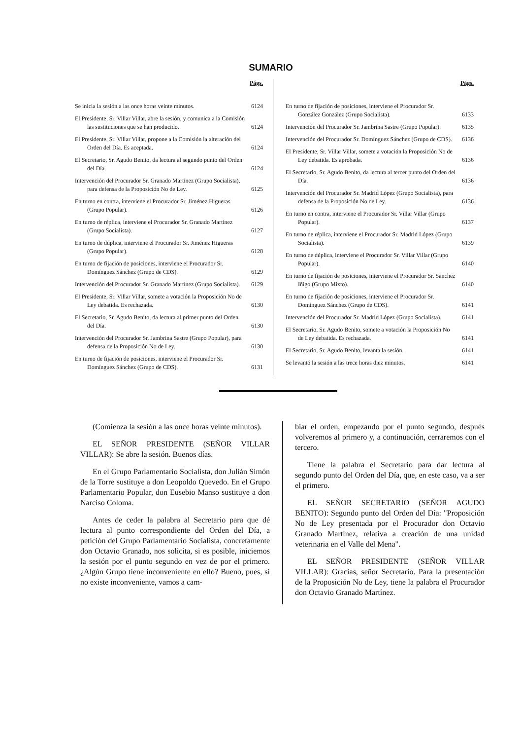SUMARIO
Págs.
Se inicia la sesión a las once horas veinte minutos. 6124
El Presidente, Sr. Villar Villar, abre la sesión, y comunica a la Comisión las sustituciones que se han producido. 6124
El Presidente, Sr. Villar Villar, propone a la Comisión la alteración del Orden del Día. Es aceptada. 6124
El Secretario, Sr. Agudo Benito, da lectura al segundo punto del Orden del Día. 6124
Intervención del Procurador Sr. Granado Martínez (Grupo Socialista), para defensa de la Proposición No de Ley. 6125
En turno en contra, interviene el Procurador Sr. Jiménez Higueras (Grupo Popular). 6126
En turno de réplica, interviene el Procurador Sr. Granado Martínez (Grupo Socialista). 6127
En turno de dúplica, interviene el Procurador Sr. Jiménez Higueras (Grupo Popular). 6128
En turno de fijación de posiciones, interviene el Procurador Sr. Domínguez Sánchez (Grupo de CDS). 6129
Intervención del Procurador Sr. Granado Martínez (Grupo Socialista). 6129
El Presidente, Sr. Villar Villar, somete a votación la Proposición No de Ley debatida. Es rechazada. 6130
El Secretario, Sr. Agudo Benito, da lectura al primer punto del Orden del Día. 6130
Intervención del Procurador Sr. Jambrina Sastre (Grupo Popular), para defensa de la Proposición No de Ley. 6130
En turno de fijación de posiciones, interviene el Procurador Sr. Domínguez Sánchez (Grupo de CDS). 6131
Págs.
En turno de fijación de posiciones, interviene el Procurador Sr. González González (Grupo Socialista). 6133
Intervención del Procurador Sr. Jambrina Sastre (Grupo Popular). 6135
Intervención del Procurador Sr. Domínguez Sánchez (Grupo de CDS). 6136
El Presidente, Sr. Villar Villar, somete a votación la Proposición No de Ley debatida. Es aprobada. 6136
El Secretario, Sr. Agudo Benito, da lectura al tercer punto del Orden del Día. 6136
Intervención del Procurador Sr. Madrid López (Grupo Socialista), para defensa de la Proposición No de Ley. 6136
En turno en contra, interviene el Procurador Sr. Villar Villar (Grupo Popular). 6137
En turno de réplica, interviene el Procurador Sr. Madrid López (Grupo Socialista). 6139
En turno de dúplica, interviene el Procurador Sr. Villar Villar (Grupo Popular). 6140
En turno de fijación de posiciones, interviene el Procurador Sr. Sánchez Iñigo (Grupo Mixto). 6140
En turno de fijación de posiciones, interviene el Procurador Sr. Domínguez Sánchez (Grupo de CDS). 6141
Intervención del Procurador Sr. Madrid López (Grupo Socialista). 6141
El Secretario, Sr. Agudo Benito, somete a votación la Proposición No de Ley debatida. Es rechazada. 6141
El Secretario, Sr. Agudo Benito, levanta la sesión. 6141
Se levantó la sesión a las trece horas diez minutos. 6141
(Comienza la sesión a las once horas veinte minutos).
EL SEÑOR PRESIDENTE (SEÑOR VILLAR VILLAR): Se abre la sesión. Buenos días.
En el Grupo Parlamentario Socialista, don Julián Simón de la Torre sustituye a don Leopoldo Quevedo. En el Grupo Parlamentario Popular, don Eusebio Manso sustituye a don Narciso Coloma.
Antes de ceder la palabra al Secretario para que dé lectura al punto correspondiente del Orden del Día, a petición del Grupo Parlamentario Socialista, concretamente don Octavio Granado, nos solicita, si es posible, iniciemos la sesión por el punto segundo en vez de por el primero. ¿Algún Grupo tiene inconveniente en ello? Bueno, pues, si no existe inconveniente, vamos a cam-
biar el orden, empezando por el punto segundo, después volveremos al primero y, a continuación, cerraremos con el tercero.
Tiene la palabra el Secretario para dar lectura al segundo punto del Orden del Día, que, en este caso, va a ser el primero.
EL SEÑOR SECRETARIO (SEÑOR AGUDO BENITO): Segundo punto del Orden del Día: "Proposición No de Ley presentada por el Procurador don Octavio Granado Martínez, relativa a creación de una unidad veterinaria en el Valle del Mena".
EL SEÑOR PRESIDENTE (SEÑOR VILLAR VILLAR): Gracias, señor Secretario. Para la presentación de la Proposición No de Ley, tiene la palabra el Procurador don Octavio Granado Martínez.